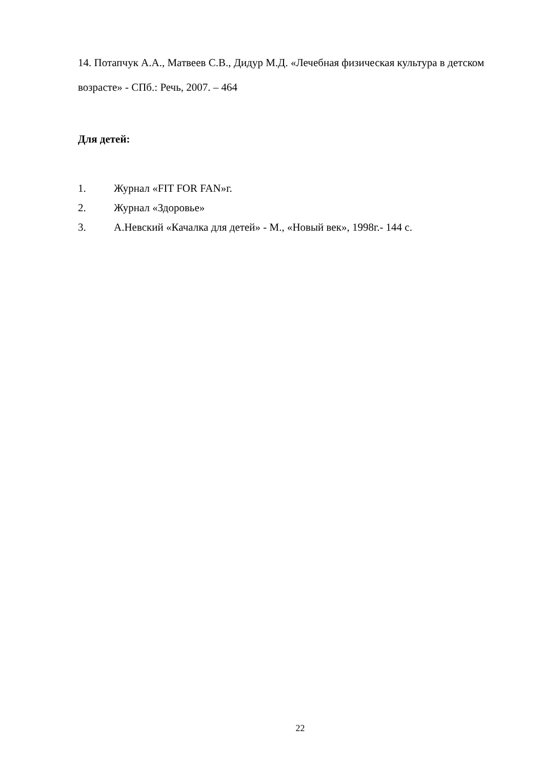14. Потапчук А.А., Матвеев С.В., Дидур М.Д. «Лечебная физическая культура в детском возрасте» - СПб.: Речь, 2007. – 464
Для детей:
1. Журнал «FIT FOR FAN»г.
2. Журнал «Здоровье»
3. А.Невский «Качалка для детей» - М., «Новый век», 1998г.- 144 с.
22